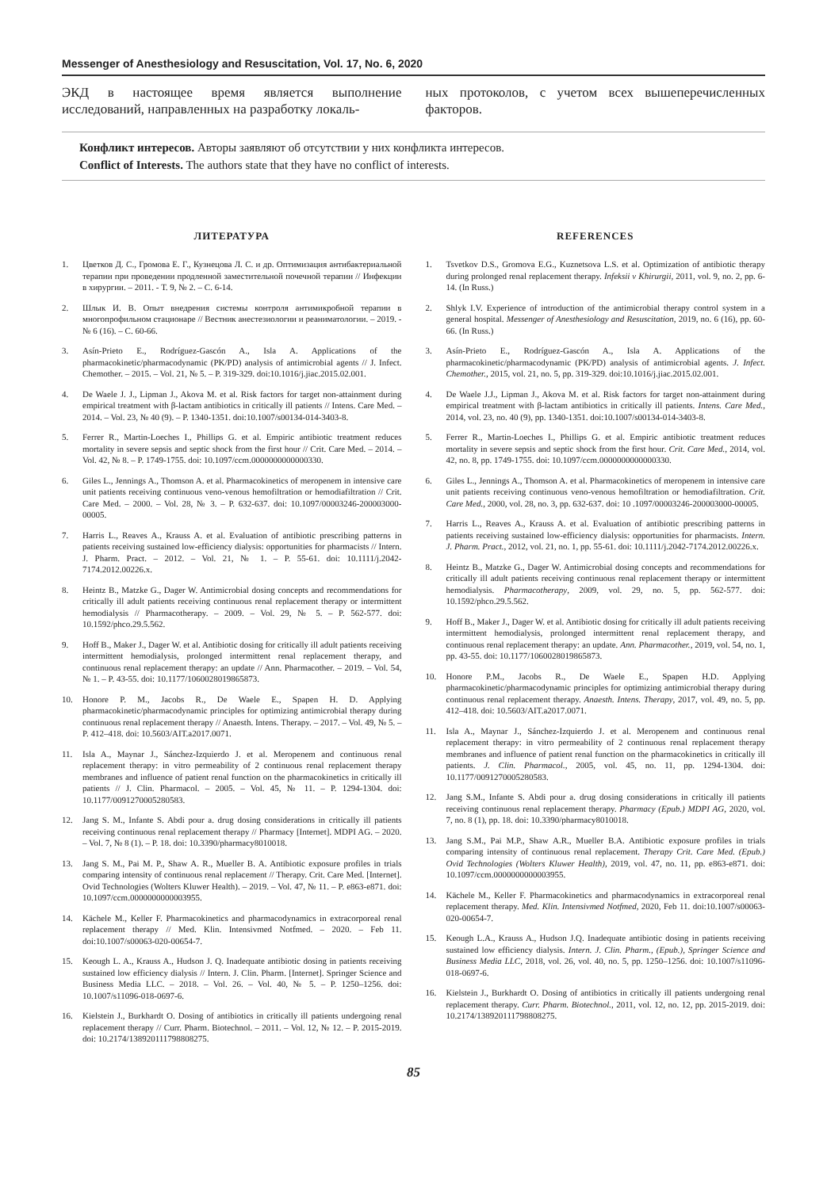Messenger of Anesthesiology and Resuscitation, Vol. 17, No. 6, 2020
ЭКД в настоящее время является выполнение исследований, направленных на разработку локаль-
ных протоколов, с учетом всех вышеперечисленных факторов.
Конфликт интересов. Авторы заявляют об отсутствии у них конфликта интересов.
Conflict of Interests. The authors state that they have no conflict of interests.
ЛИТЕРАТУРА
1. Цветков Д. С., Громова Е. Г., Кузнецова Л. С. и др. Оптимизация антибактериальной терапии при проведении продленной заместительной почечной терапии // Инфекции в хирургии. – 2011. - Т. 9, № 2. – С. 6-14.
2. Шлык И. В. Опыт внедрения системы контроля антимикробной терапии в многопрофильном стационаре // Вестник анестезиологии и реаниматологии. – 2019. - № 6 (16). – С. 60-66.
3. Asín-Prieto E., Rodríguez-Gascón A., Isla A. Applications of the pharmacokinetic/pharmacodynamic (PK/PD) analysis of antimicrobial agents // J. Infect. Chemother. – 2015. – Vol. 21, № 5. – P. 319-329. doi:10.1016/j.jiac.2015.02.001.
4. De Waele J. J., Lipman J., Akova M. et al. Risk factors for target non-attainment during empirical treatment with β-lactam antibiotics in critically ill patients // Intens. Care Med. – 2014. – Vol. 23, № 40 (9). – P. 1340-1351. doi:10.1007/s00134-014-3403-8.
5. Ferrer R., Martin-Loeches I., Phillips G. et al. Empiric antibiotic treatment reduces mortality in severe sepsis and septic shock from the first hour // Crit. Care Med. – 2014. – Vol. 42, № 8. – P. 1749-1755. doi: 10.1097/ccm.0000000000000330.
6. Giles L., Jennings A., Thomson A. et al. Pharmacokinetics of meropenem in intensive care unit patients receiving continuous veno-venous hemofiltration or hemodiafiltration // Crit. Care Med. – 2000. – Vol. 28, № 3. – P. 632-637. doi: 10.1097/00003246-200003000-00005.
7. Harris L., Reaves A., Krauss A. et al. Evaluation of antibiotic prescribing patterns in patients receiving sustained low-efficiency dialysis: opportunities for pharmacists // Intern. J. Pharm. Pract. – 2012. – Vol. 21, № 1. – P. 55-61. doi: 10.1111/j.2042-7174.2012.00226.x.
8. Heintz B., Matzke G., Dager W. Antimicrobial dosing concepts and recommendations for critically ill adult patients receiving continuous renal replacement therapy or intermittent hemodialysis // Pharmacotherapy. – 2009. – Vol. 29, № 5. – P. 562-577. doi: 10.1592/phco.29.5.562.
9. Hoff B., Maker J., Dager W. et al. Antibiotic dosing for critically ill adult patients receiving intermittent hemodialysis, prolonged intermittent renal replacement therapy, and continuous renal replacement therapy: an update // Ann. Pharmacother. – 2019. – Vol. 54, № 1. – P. 43-55. doi: 10.1177/1060028019865873.
10. Honore P. M., Jacobs R., De Waele E., Spapen H. D. Applying pharmacokinetic/pharmacodynamic principles for optimizing antimicrobial therapy during continuous renal replacement therapy // Anaesth. Intens. Therapy. – 2017. – Vol. 49, № 5. – P. 412–418. doi: 10.5603/AIT.a2017.0071.
11. Isla A., Maynar J., Sánchez-Izquierdo J. et al. Meropenem and continuous renal replacement therapy: in vitro permeability of 2 continuous renal replacement therapy membranes and influence of patient renal function on the pharmacokinetics in critically ill patients // J. Clin. Pharmacol. – 2005. – Vol. 45, № 11. – P. 1294-1304. doi: 10.1177/0091270005280583.
12. Jang S. M., Infante S. Abdi pour a. drug dosing considerations in critically ill patients receiving continuous renal replacement therapy // Pharmacy [Internet]. MDPI AG. – 2020. – Vol. 7, № 8 (1). – P. 18. doi: 10.3390/pharmacy8010018.
13. Jang S. M., Pai M. P., Shaw A. R., Mueller B. A. Antibiotic exposure profiles in trials comparing intensity of continuous renal replacement // Therapy. Crit. Care Med. [Internet]. Ovid Technologies (Wolters Kluwer Health). – 2019. – Vol. 47, № 11. – P. e863-e871. doi: 10.1097/ccm.0000000000003955.
14. Kächele M., Keller F. Pharmacokinetics and pharmacodynamics in extracorporeal renal replacement therapy // Med. Klin. Intensivmed Notfmed. – 2020. – Feb 11. doi:10.1007/s00063-020-00654-7.
15. Keough L. A., Krauss A., Hudson J. Q. Inadequate antibiotic dosing in patients receiving sustained low efficiency dialysis // Intern. J. Clin. Pharm. [Internet]. Springer Science and Business Media LLC. – 2018. – Vol. 26. – Vol. 40, № 5. – P. 1250–1256. doi: 10.1007/s11096-018-0697-6.
16. Kielstein J., Burkhardt O. Dosing of antibiotics in critically ill patients undergoing renal replacement therapy // Curr. Pharm. Biotechnol. – 2011. – Vol. 12, № 12. – P. 2015-2019. doi: 10.2174/138920111798808275.
REFERENCES
1. Tsvetkov D.S., Gromova E.G., Kuznetsova L.S. et al. Optimization of antibiotic therapy during prolonged renal replacement therapy. Infeksii v Khirurgii, 2011, vol. 9, no. 2, pp. 6-14. (In Russ.)
2. Shlyk I.V. Experience of introduction of the antimicrobial therapy control system in a general hospital. Messenger of Anesthesiology and Resuscitation, 2019, no. 6 (16), pp. 60-66. (In Russ.)
3. Asín-Prieto E., Rodríguez-Gascón A., Isla A. Applications of the pharmacokinetic/pharmacodynamic (PK/PD) analysis of antimicrobial agents. J. Infect. Chemother., 2015, vol. 21, no. 5, pp. 319-329. doi:10.1016/j.jiac.2015.02.001.
4. De Waele J.J., Lipman J., Akova M. et al. Risk factors for target non-attainment during empirical treatment with β-lactam antibiotics in critically ill patients. Intens. Care Med., 2014, vol. 23, no. 40 (9), pp. 1340-1351. doi:10.1007/s00134-014-3403-8.
5. Ferrer R., Martin-Loeches I., Phillips G. et al. Empiric antibiotic treatment reduces mortality in severe sepsis and septic shock from the first hour. Crit. Care Med., 2014, vol. 42, no. 8, pp. 1749-1755. doi: 10.1097/ccm.0000000000000330.
6. Giles L., Jennings A., Thomson A. et al. Pharmacokinetics of meropenem in intensive care unit patients receiving continuous veno-venous hemofiltration or hemodiafiltration. Crit. Care Med., 2000, vol. 28, no. 3, pp. 632-637. doi: 10 .1097/00003246-200003000-00005.
7. Harris L., Reaves A., Krauss A. et al. Evaluation of antibiotic prescribing patterns in patients receiving sustained low-efficiency dialysis: opportunities for pharmacists. Intern. J. Pharm. Pract., 2012, vol. 21, no. 1, pp. 55-61. doi: 10.1111/j.2042-7174.2012.00226.x.
8. Heintz B., Matzke G., Dager W. Antimicrobial dosing concepts and recommendations for critically ill adult patients receiving continuous renal replacement therapy or intermittent hemodialysis. Pharmacotherapy, 2009, vol. 29, no. 5, pp. 562-577. doi: 10.1592/phco.29.5.562.
9. Hoff B., Maker J., Dager W. et al. Antibiotic dosing for critically ill adult patients receiving intermittent hemodialysis, prolonged intermittent renal replacement therapy, and continuous renal replacement therapy: an update. Ann. Pharmacother., 2019, vol. 54, no. 1, pp. 43-55. doi: 10.1177/1060028019865873.
10. Honore P.M., Jacobs R., De Waele E., Spapen H.D. Applying pharmacokinetic/pharmacodynamic principles for optimizing antimicrobial therapy during continuous renal replacement therapy. Anaesth. Intens. Therapy, 2017, vol. 49, no. 5, pp. 412–418. doi: 10.5603/AIT.a2017.0071.
11. Isla A., Maynar J., Sánchez-Izquierdo J. et al. Meropenem and continuous renal replacement therapy: in vitro permeability of 2 continuous renal replacement therapy membranes and influence of patient renal function on the pharmacokinetics in critically ill patients. J. Clin. Pharmacol., 2005, vol. 45, no. 11, pp. 1294-1304. doi: 10.1177/0091270005280583.
12. Jang S.M., Infante S. Abdi pour a. drug dosing considerations in critically ill patients receiving continuous renal replacement therapy. Pharmacy (Epub.) MDPI AG, 2020, vol. 7, no. 8 (1), pp. 18. doi: 10.3390/pharmacy8010018.
13. Jang S.M., Pai M.P., Shaw A.R., Mueller B.A. Antibiotic exposure profiles in trials comparing intensity of continuous renal replacement. Therapy Crit. Care Med. (Epub.) Ovid Technologies (Wolters Kluwer Health), 2019, vol. 47, no. 11, pp. e863-e871. doi: 10.1097/ccm.0000000000003955.
14. Kächele M., Keller F. Pharmacokinetics and pharmacodynamics in extracorporeal renal replacement therapy. Med. Klin. Intensivmed Notfmed, 2020, Feb 11. doi:10.1007/s00063-020-00654-7.
15. Keough L.A., Krauss A., Hudson J.Q. Inadequate antibiotic dosing in patients receiving sustained low efficiency dialysis. Intern. J. Clin. Pharm., (Epub.), Springer Science and Business Media LLC, 2018, vol. 26, vol. 40, no. 5, pp. 1250–1256. doi: 10.1007/s11096-018-0697-6.
16. Kielstein J., Burkhardt O. Dosing of antibiotics in critically ill patients undergoing renal replacement therapy. Curr. Pharm. Biotechnol., 2011, vol. 12, no. 12, pp. 2015-2019. doi: 10.2174/138920111798808275.
85